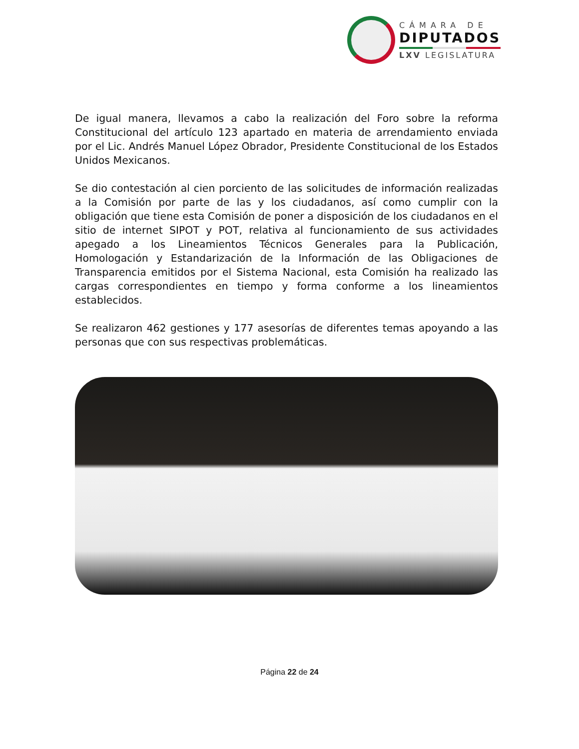CÁMARA DE
DIPUTADOS
LXV LEGISLATURA
De igual manera, llevamos a cabo la realización del Foro sobre la reforma Constitucional del artículo 123 apartado en materia de arrendamiento enviada por el Lic. Andrés Manuel López Obrador, Presidente Constitucional de los Estados Unidos Mexicanos.
Se dio contestación al cien porciento de las solicitudes de información realizadas a la Comisión por parte de las y los ciudadanos, así como cumplir con la obligación que tiene esta Comisión de poner a disposición de los ciudadanos en el sitio de internet SIPOT y POT, relativa al funcionamiento de sus actividades apegado a los Lineamientos Técnicos Generales para la Publicación, Homologación y Estandarización de la Información de las Obligaciones de Transparencia emitidos por el Sistema Nacional, esta Comisión ha realizado las cargas correspondientes en tiempo y forma conforme a los lineamientos establecidos.
Se realizaron 462 gestiones y 177 asesorías de diferentes temas apoyando a las personas que con sus respectivas problemáticas.
Página 22 de 24